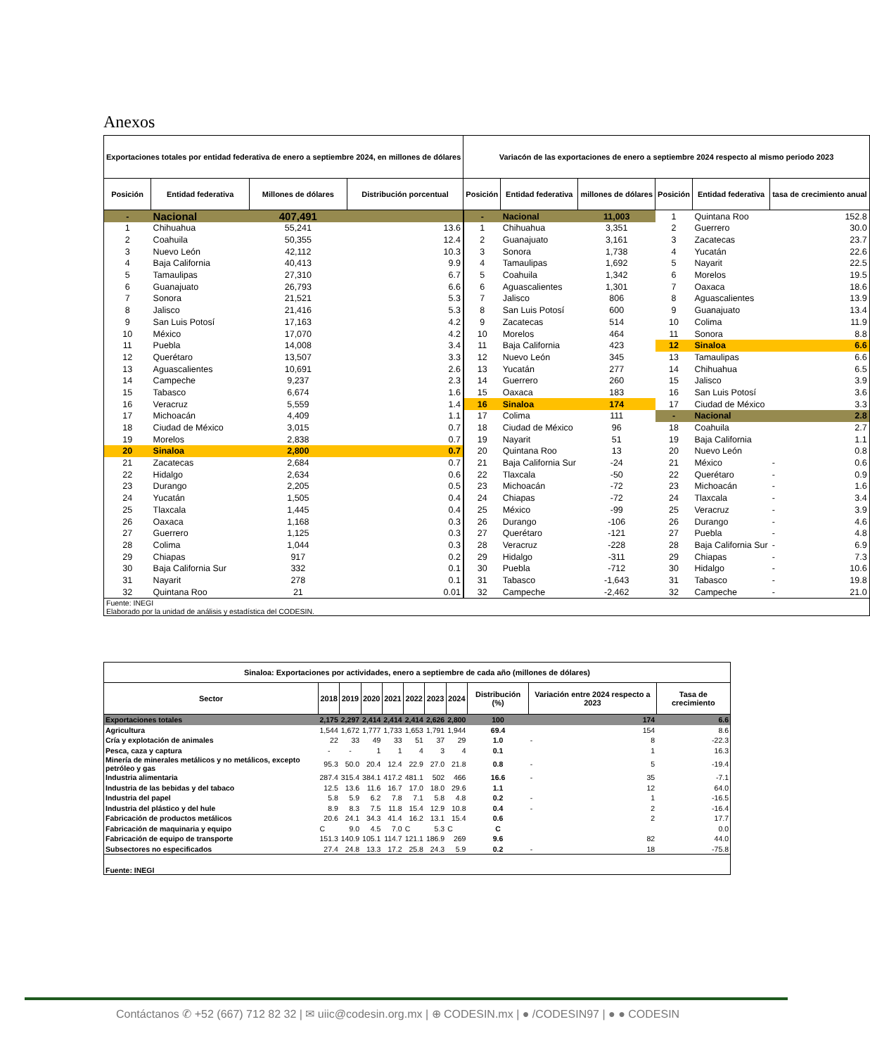Anexos
| Exportaciones totales por entidad federativa de enero a septiembre 2024, en millones de dólares | | | | Variacón de las exportaciones de enero a septiembre 2024 respecto al mismo periodo 2023 | | | | | | |
| --- | --- | --- | --- | --- | --- | --- | --- | --- | --- | --- |
| Posición | Entidad federativa | Millones de dólares | Distribución porcentual | Posición | Entidad federativa | millones de dólares | Posición | Entidad federativa | tasa de crecimiento anual | |
| - | Nacional | 407,491 | | - | Nacional | 11,003 | 1 | Quintana Roo | | 152.8 |
| 1 | Chihuahua | 55,241 | 13.6 | 1 | Chihuahua | 3,351 | 2 | Guerrero | | 30.0 |
| 2 | Coahuila | 50,355 | 12.4 | 2 | Guanajuato | 3,161 | 3 | Zacatecas | | 23.7 |
| 3 | Nuevo León | 42,112 | 10.3 | 3 | Sonora | 1,738 | 4 | Yucatán | | 22.6 |
| 4 | Baja California | 40,413 | 9.9 | 4 | Tamaulipas | 1,692 | 5 | Nayarit | | 22.5 |
| 5 | Tamaulipas | 27,310 | 6.7 | 5 | Coahuila | 1,342 | 6 | Morelos | | 19.5 |
| 6 | Guanajuato | 26,793 | 6.6 | 6 | Aguascalientes | 1,301 | 7 | Oaxaca | | 18.6 |
| 7 | Sonora | 21,521 | 5.3 | 7 | Jalisco | 806 | 8 | Aguascalientes | | 13.9 |
| 8 | Jalisco | 21,416 | 5.3 | 8 | San Luis Potosí | 600 | 9 | Guanajuato | | 13.4 |
| 9 | San Luis Potosí | 17,163 | 4.2 | 9 | Zacatecas | 514 | 10 | Colima | | 11.9 |
| 10 | México | 17,070 | 4.2 | 10 | Morelos | 464 | 11 | Sonora | | 8.8 |
| 11 | Puebla | 14,008 | 3.4 | 11 | Baja California | 423 | 12 | Sinaloa | | 6.6 |
| 12 | Querétaro | 13,507 | 3.3 | 12 | Nuevo León | 345 | 13 | Tamaulipas | | 6.6 |
| 13 | Aguascalientes | 10,691 | 2.6 | 13 | Yucatán | 277 | 14 | Chihuahua | | 6.5 |
| 14 | Campeche | 9,237 | 2.3 | 14 | Guerrero | 260 | 15 | Jalisco | | 3.9 |
| 15 | Tabasco | 6,674 | 1.6 | 15 | Oaxaca | 183 | 16 | San Luis Potosí | | 3.6 |
| 16 | Veracruz | 5,559 | 1.4 | 16 | Sinaloa | 174 | 17 | Ciudad de México | | 3.3 |
| 17 | Michoacán | 4,409 | 1.1 | 17 | Colima | 111 | - | Nacional | | 2.8 |
| 18 | Ciudad de México | 3,015 | 0.7 | 18 | Ciudad de México | 96 | 18 | Coahuila | | 2.7 |
| 19 | Morelos | 2,838 | 0.7 | 19 | Nayarit | 51 | 19 | Baja California | | 1.1 |
| 20 | Sinaloa | 2,800 | 0.7 | 20 | Quintana Roo | 13 | 20 | Nuevo León | | 0.8 |
| 21 | Zacatecas | 2,684 | 0.7 | 21 | Baja California Sur | -24 | 21 | México | - | 0.6 |
| 22 | Hidalgo | 2,634 | 0.6 | 22 | Tlaxcala | -50 | 22 | Querétaro | - | 0.9 |
| 23 | Durango | 2,205 | 0.5 | 23 | Michoacán | -72 | 23 | Michoacán | - | 1.6 |
| 24 | Yucatán | 1,505 | 0.4 | 24 | Chiapas | -72 | 24 | Tlaxcala | - | 3.4 |
| 25 | Tlaxcala | 1,445 | 0.4 | 25 | México | -99 | 25 | Veracruz | - | 3.9 |
| 26 | Oaxaca | 1,168 | 0.3 | 26 | Durango | -106 | 26 | Durango | - | 4.6 |
| 27 | Guerrero | 1,125 | 0.3 | 27 | Querétaro | -121 | 27 | Puebla | - | 4.8 |
| 28 | Colima | 1,044 | 0.3 | 28 | Veracruz | -228 | 28 | Baja California Sur | - | 6.9 |
| 29 | Chiapas | 917 | 0.2 | 29 | Hidalgo | -311 | 29 | Chiapas | - | 7.3 |
| 30 | Baja California Sur | 332 | 0.1 | 30 | Puebla | -712 | 30 | Hidalgo | - | 10.6 |
| 31 | Nayarit | 278 | 0.1 | 31 | Tabasco | -1,643 | 31 | Tabasco | - | 19.8 |
| 32 | Quintana Roo | 21 | 0.01 | 32 | Campeche | -2,462 | 32 | Campeche | - | 21.0 |
| Fuente: INEGI Elaborado por la unidad de análisis y estadística del CODESIN. | | | | | | | | | | |
| Sinaloa: Exportaciones por actividades, enero a septiembre de cada año (millones de dólares) | | | | | | | | | | |
| --- | --- | --- | --- | --- | --- | --- | --- | --- | --- | --- |
| Sector | 2018 | 2019 | 2020 | 2021 | 2022 | 2023 | 2024 | Distribución (%) | Variación entre 2024 respecto a 2023 | Tasa de crecimiento |
| Exportaciones totales | 2,175 | 2,297 | 2,414 | 2,414 | 2,414 | 2,626 | 2,800 | 100 | 174 | 6.6 |
| Agricultura | 1,544 | 1,672 | 1,777 | 1,733 | 1,653 | 1,791 | 1,944 | 69.4 | 154 | 8.6 |
| Cría y explotación de animales | 22 | 33 | 49 | 33 | 51 | 37 | 29 | 1.0 | - 8 | -22.3 |
| Pesca, caza y captura | - | - | 1 | 1 | 4 | 3 | 4 | 0.1 | 1 | 16.3 |
| Minería de minerales metálicos y no metálicos, excepto petróleo y gas | 95.3 | 50.0 | 20.4 | 12.4 | 22.9 | 27.0 | 21.8 | 0.8 | - 5 | -19.4 |
| Industria alimentaria | 287.4 | 315.4 | 384.1 | 417.2 | 481.1 | 502 | 466 | 16.6 | - 35 | -7.1 |
| Industria de las bebidas y del tabaco | 12.5 | 13.6 | 11.6 | 16.7 | 17.0 | 18.0 | 29.6 | 1.1 | 12 | 64.0 |
| Industria del papel | 5.8 | 5.9 | 6.2 | 7.8 | 7.1 | 5.8 | 4.8 | 0.2 | - 1 | -16.5 |
| Industria del plástico y del hule | 8.9 | 8.3 | 7.5 | 11.8 | 15.4 | 12.9 | 10.8 | 0.4 | - 2 | -16.4 |
| Fabricación de productos metálicos | 20.6 | 24.1 | 34.3 | 41.4 | 16.2 | 13.1 | 15.4 | 0.6 | 2 | 17.7 |
| Fabricación de maquinaria y equipo | C | 9.0 | 4.5 | 7.0 | C | 5.3 | C | C | | 0.0 |
| Fabricación de equipo de transporte | 151.3 | 140.9 | 105.1 | 114.7 | 121.1 | 186.9 | 269 | 9.6 | 82 | 44.0 |
| Subsectores no especificados | 27.4 | 24.8 | 13.3 | 17.2 | 25.8 | 24.3 | 5.9 | 0.2 | - 18 | -75.8 |
| Fuente: INEGI | | | | | | | | | | |
Contáctanos ✆ +52 (667) 712 82 32 | ✉ uiic@codesin.org.mx | ⊕ CODESIN.mx | ● /CODESIN97 | ● ● CODESIN